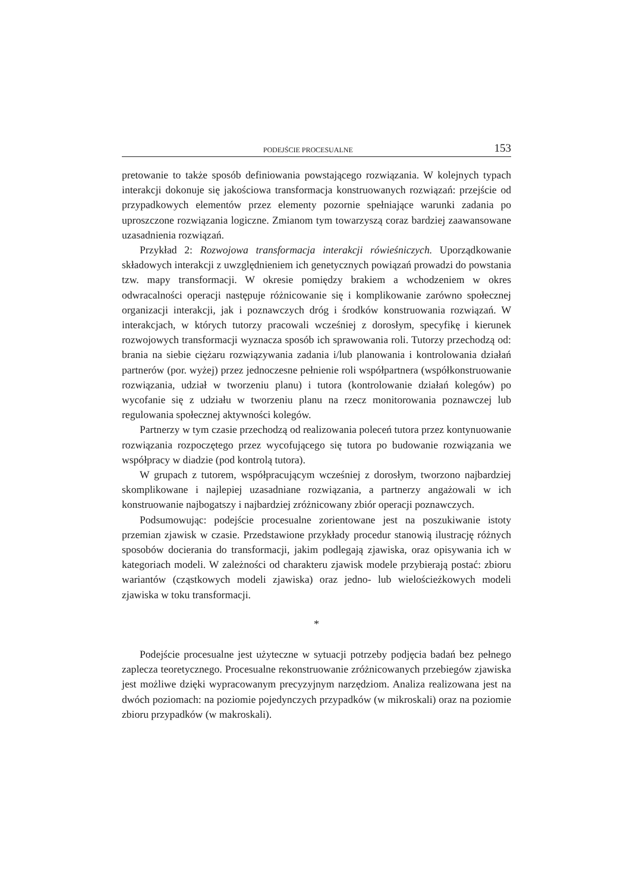PODEJŚCIE PROCESUALNE 153
pretowanie to także sposób definiowania powstającego rozwiązania. W kolejnych typach interakcji dokonuje się jakościowa transformacja konstruowanych rozwiązań: przejście od przypadkowych elementów przez elementy pozornie spełniające warunki zadania po uproszczone rozwiązania logiczne. Zmianom tym towarzyszą coraz bardziej zaawansowane uzasadnienia rozwiązań.
Przykład 2: Rozwojowa transformacja interakcji rówieśniczych. Uporządkowanie składowych interakcji z uwzględnieniem ich genetycznych powiązań prowadzi do powstania tzw. mapy transformacji. W okresie pomiędzy brakiem a wchodzeniem w okres odwracalności operacji następuje różnicowanie się i komplikowanie zarówno społecznej organizacji interakcji, jak i poznawczych dróg i środków konstruowania rozwiązań. W interakcjach, w których tutorzy pracowali wcześniej z dorosłym, specyfikę i kierunek rozwojowych transformacji wyznacza sposób ich sprawowania roli. Tutorzy przechodzą od: brania na siebie ciężaru rozwiązywania zadania i/lub planowania i kontrolowania działań partnerów (por. wyżej) przez jednoczesne pełnienie roli współpartnera (współkonstruowanie rozwiązania, udział w tworzeniu planu) i tutora (kontrolowanie działań kolegów) po wycofanie się z udziału w tworzeniu planu na rzecz monitorowania poznawczej lub regulowania społecznej aktywności kolegów.
Partnerzy w tym czasie przechodzą od realizowania poleceń tutora przez kontynuowanie rozwiązania rozpoczętego przez wycofującego się tutora po budowanie rozwiązania we współpracy w diadzie (pod kontrolą tutora).
W grupach z tutorem, współpracującym wcześniej z dorosłym, tworzono najbardziej skomplikowane i najlepiej uzasadniane rozwiązania, a partnerzy angażowali w ich konstruowanie najbogatszy i najbardziej zróżnicowany zbiór operacji poznawczych.
Podsumowując: podejście procesualne zorientowane jest na poszukiwanie istoty przemian zjawisk w czasie. Przedstawione przykłady procedur stanowią ilustrację różnych sposobów docierania do transformacji, jakim podlegają zjawiska, oraz opisywania ich w kategoriach modeli. W zależności od charakteru zjawisk modele przybierają postać: zbioru wariantów (cząstkowych modeli zjawiska) oraz jedno- lub wielościeżkowych modeli zjawiska w toku transformacji.
*
Podejście procesualne jest użyteczne w sytuacji potrzeby podjęcia badań bez pełnego zaplecza teoretycznego. Procesualne rekonstruowanie zróżnicowanych przebiegów zjawiska jest możliwe dzięki wypracowanym precyzyjnym narzędziom. Analiza realizowana jest na dwóch poziomach: na poziomie pojedynczych przypadków (w mikroskali) oraz na poziomie zbioru przypadków (w makroskali).